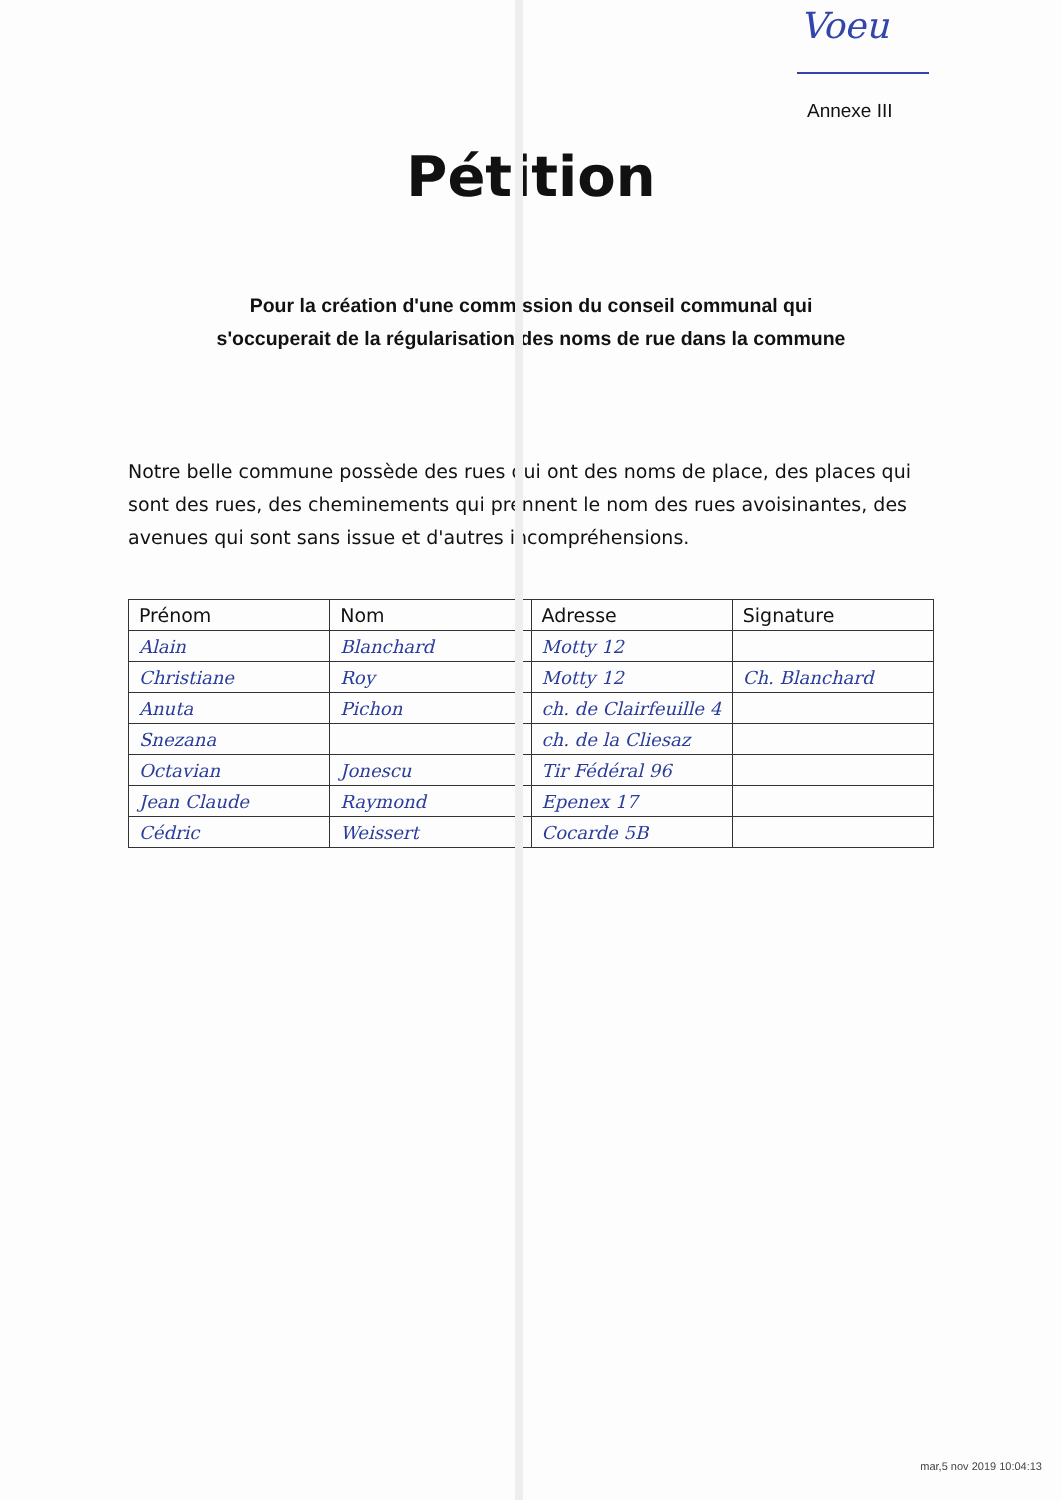Voeu
Annexe III
Pétition
Pour la création d'une commission du conseil communal qui
s'occuperait de la régularisation des noms de rue dans la commune
Notre belle commune possède des rues qui ont des noms de place, des places qui sont des rues, des cheminements qui prennent le nom des rues avoisinantes, des avenues qui sont sans issue et d'autres incompréhensions.
| Prénom | Nom | Adresse | Signature |
| --- | --- | --- | --- |
| Alain | Blanchard | Motty 12 | |
| Christiane | Roy | Motty 12 | Ch. Blanchard |
| Anuta | Pichon | ch. de Clairfeuille 4 | |
| Snezana | | ch. de la Cliesaz | |
| Octavian | Jonescu | Tir Fédéral 96 | |
| Jean Claude | Raymond | Epenex 17 | |
| Cédric | Weissert | Cocarde 5B | |
mar,5 nov 2019 10:04:13